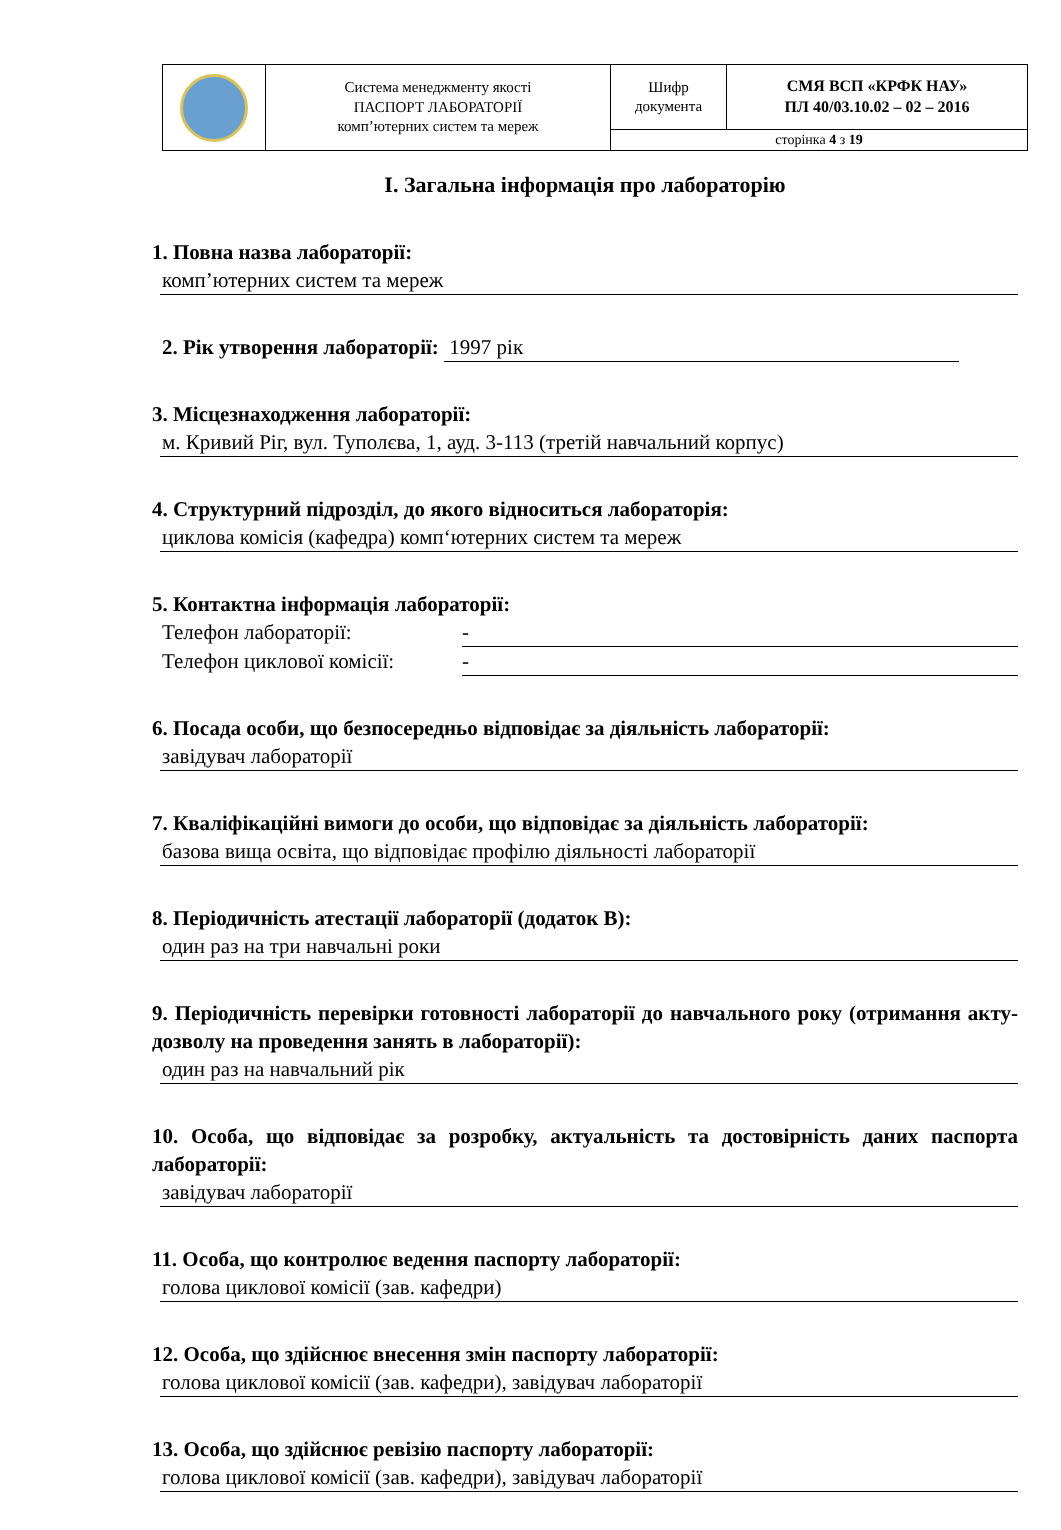| | Система менеджменту якості ПАСПОРТ ЛАБОРАТОРІЇ комп’ютерних систем та мереж | Шифр документа | СМЯ ВСП «КРФК НАУ» ПЛ 40/03.10.02 – 02 – 2016 |
| | | сторінка 4 з 19 | |
I. Загальна інформація про лабораторію
1. Повна назва лабораторії:
комп’ютерних систем та мереж
2. Рік утворення лабораторії: 1997 рік
3. Місцезнаходження лабораторії:
м. Кривий Ріг, вул. Туполєва, 1, ауд. 3-113 (третій навчальний корпус)
4. Структурний підрозділ, до якого відноситься лабораторія:
циклова комісія (кафедра) комп‘ютерних систем та мереж
5. Контактна інформація лабораторії:
Телефон лабораторії: -
Телефон циклової комісії: -
6. Посада особи, що безпосередньо відповідає за діяльність лабораторії:
завідувач лабораторії
7. Кваліфікаційні вимоги до особи, що відповідає за діяльність лабораторії:
базова вища освіта, що відповідає профілю діяльності лабораторії
8. Періодичність атестації лабораторії (додаток В):
один раз на три навчальні роки
9. Періодичність перевірки готовності лабораторії до навчального року (отримання акту-дозволу на проведення занять в лабораторії):
один раз на навчальний рік
10. Особа, що відповідає за розробку, актуальність та достовірність даних паспорта лабораторії:
завідувач лабораторії
11. Особа, що контролює ведення паспорту лабораторії:
голова циклової комісії (зав. кафедри)
12. Особа, що здійснює внесення змін паспорту лабораторії:
голова циклової комісії (зав. кафедри), завідувач лабораторії
13. Особа, що здійснює ревізію паспорту лабораторії:
голова циклової комісії (зав. кафедри), завідувач лабораторії